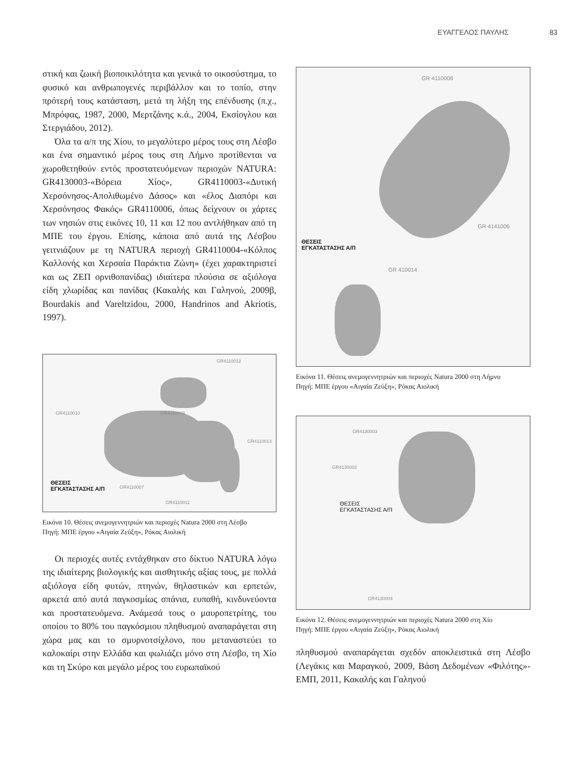ΕΥΑΓΓΕΛΟΣ ΠΑΥΛΗΣ 83
στική και ζωική βιοποικιλότητα και γενικά το οικοσύστημα, το φυσικό και ανθρωπογενές περιβάλλον και το τοπίο, στην πρότερή τους κατάσταση, μετά τη λήξη της επένδυσης (π.χ., Μπρόφας, 1987, 2000, Μερτζάνης κ.ά., 2004, Εκσίογλου και Στεργιάδου, 2012).
Όλα τα α/π της Χίου, το μεγαλύτερο μέρος τους στη Λέσβο και ένα σημαντικό μέρος τους στη Λήμνο προτίθενται να χωροθετηθούν εντός προστατευόμενων περιοχών NATURA: GR4130003-«Βόρεια Χίος», GR4110003-«Δυτική Χερσόνησος-Απολιθωμένο Δάσος» και «έλος Διαπόρι και Χερσόνησος Φακός» GR4110006, όπως δείχνουν οι χάρτες των νησιών στις εικόνες 10, 11 και 12 που αντλήθηκαν από τη ΜΠΕ του έργου. Επίσης, κάποια από αυτά της Λέσβου γειτνιάζουν με τη NATURA περιοχή GR4110004-«Κόλπος Καλλονής και Χερσαία Παράκτια Ζώνη» (έχει χαρακτηριστεί και ως ΖΕΠ ορνιθοπανίδας) ιδιαίτερα πλούσια σε αξιόλογα είδη χλωρίδας και πανίδας (Κακαλής και Γαληνού, 2009β, Bourdakis and Vareltzidou, 2000, Handrinos and Akriotis, 1997).
GR4110012
GR4110010 GR4110009
GR4110013
ΘΕΣΕΙΣ
ΕΓΚΑΤΑΣΤΑΣΗΣ Α/Π GR4110007
GR4110011
Εικόνα 10. Θέσεις ανεμογεννητριών και περιοχές Natura 2000 στη Λέσβο
Πηγή: ΜΠΕ έργου «Αιγαία Ζεύξη», Ρόκας Αιολική
Οι περιοχές αυτές εντάχθηκαν στο δίκτυο NATURA λόγω της ιδιαίτερης βιολογικής και αισθητικής αξίας τους, με πολλά αξιόλογα είδη φυτών, πτηνών, θηλαστικών και ερπετών, αρκετά από αυτά παγκοσμίως σπάνια, ευπαθή, κινδυνεύοντα και προστατευόμενα. Ανάμεσά τους ο μαυροπετρίτης, του οποίου το 80% του παγκόσμιου πληθυσμού αναπαράγεται στη χώρα μας και το σμυρνοτσίχλονο, που μεταναστεύει το καλοκαίρι στην Ελλάδα και φωλιάζει μόνο στη Λέσβο, τη Χίο και τη Σκύρο και μεγάλο μέρος του ευρωπαϊκού
GR 4110008
GR 4141006
ΘΕΣΕΙΣ
ΕΓΚΑΤΑΣΤΑΣΗΣ Α/Π
GR 410014
Εικόνα 11. Θέσεις ανεμογεννητριών και περιοχές Natura 2000 στη Λήμνο
Πηγή: ΜΠΕ έργου «Αιγαία Ζεύξη», Ρόκας Αιολική
GR4130003
GR4130002
ΘΕΣΕΙΣ
ΕΓΚΑΤΑΣΤΑΣΗΣ Α/Π
GR4130004
Εικόνα 12. Θέσεις ανεμογεννητριών και περιοχές Natura 2000 στη Χίο
Πηγή: ΜΠΕ έργου «Αιγαία Ζεύξη», Ρόκας Αιολική
πληθυσμού αναπαράγεται σχεδόν αποκλειστικά στη Λέσβο (Λεγάκις και Μαραγκού, 2009, Βάση Δεδομένων «Φιλότης»-ΕΜΠ, 2011, Κακαλής και Γαληνού